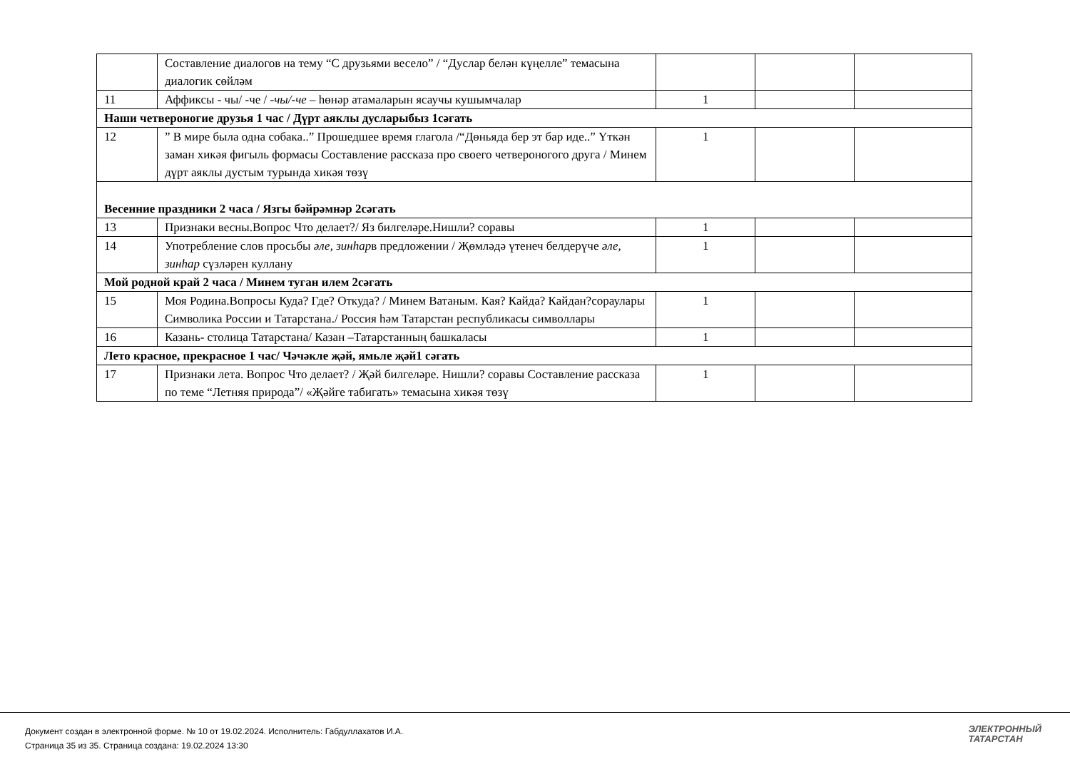| | Составление диалогов на тему “С друзьями весело” / “Дуслар белән күңелле” темасына диалогик сөйләм | | | |
| 11 | Аффиксы - чы/ -че / -чы/-че – һөнәр атамаларын ясаучы кушымчалар | 1 | | |
| Наши четвероногие друзья 1 час / Дүрт аяклы дусларыбыз 1сәгать | | | | |
| 12 | ” В мире была одна собака..” Прошедшее время глагола /“Дөньяда бер эт бар иде..” Үткән заман хикәя фигыль формасы Составление рассказа про своего четвероногого друга / Минем дүрт аяклы дустым турында хикәя төзү | 1 | | |
| Весенние праздники 2 часа / Язгы бәйрәмнәр 2сәгать | | | | |
| 13 | Признаки весны.Вопрос Что делает?/ Яз билгеләре.Нишли? соравы | 1 | | |
| 14 | Употребление слов просьбы әле, зинһар в предложении / Җөмләдә үтенеч белдерүче әле, зинһар сүзләрен куллану | 1 | | |
| Мой родной край 2 часа / Минем туган илем 2сәгать | | | | |
| 15 | Моя Родина.Вопросы Куда? Где? Откуда? / Минем Ватаным. Кая? Кайда? Кайдан?сораулары Символика России и Татарстана./ Россия һәм Татарстан республикасы символлары | 1 | | |
| 16 | Казань- столица Татарстана/ Казан –Татарстанның башкаласы | 1 | | |
| Лето красное, прекрасное 1 час/ Чәчәкле җәй, ямьле җәй1 сәгать | | | | |
| 17 | Признаки лета. Вопрос Что делает? / Җәй билгеләре. Нишли? соравы Составление рассказа по теме “Летняя природа”/ «Җәйге табигать» темасына хикәя төзү | 1 | | |
Документ создан в электронной форме. № 10 от 19.02.2024. Исполнитель: Габдуллахатов И.А.
Страница 35 из 35. Страница создана: 19.02.2024 13:30
ЭЛЕКТРОННЫЙ
ТАТАРСТАН